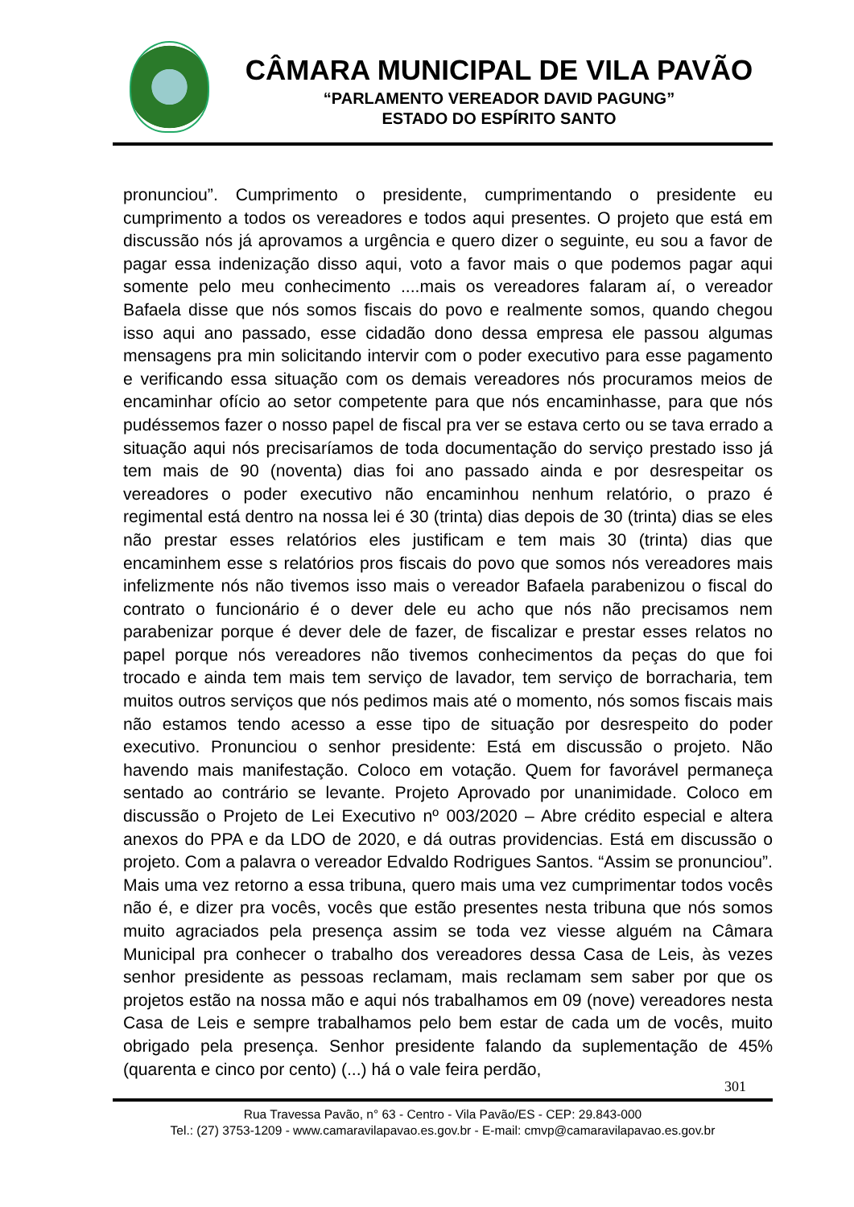CÂMARA MUNICIPAL DE VILA PAVÃO
“PARLAMENTO VEREADOR DAVID PAGUNG”
ESTADO DO ESPÍRITO SANTO
pronunciou”. Cumprimento o presidente, cumprimentando o presidente eu cumprimento a todos os vereadores e todos aqui presentes. O projeto que está em discussão nós já aprovamos a urgência e quero dizer o seguinte, eu sou a favor de pagar essa indenização disso aqui, voto a favor mais o que podemos pagar aqui somente pelo meu conhecimento ....mais os vereadores falaram aí, o vereador Bafaela disse que nós somos fiscais do povo e realmente somos, quando chegou isso aqui ano passado, esse cidadão dono dessa empresa ele passou algumas mensagens pra min solicitando intervir com o poder executivo para esse pagamento e verificando essa situação com os demais vereadores nós procuramos meios de encaminhar ofício ao setor competente para que nós encaminhasse, para que nós pudéssemos fazer o nosso papel de fiscal pra ver se estava certo ou se tava errado a situação aqui nós precisaríamos de toda documentação do serviço prestado isso já tem mais de 90 (noventa) dias foi ano passado ainda e por desrespeitar os vereadores o poder executivo não encaminhou nenhum relatório, o prazo é regimental está dentro na nossa lei é 30 (trinta) dias depois de 30 (trinta) dias se eles não prestar esses relatórios eles justificam e tem mais 30 (trinta) dias que encaminhem esse s relatórios pros fiscais do povo que somos nós vereadores mais infelizmente nós não tivemos isso mais o vereador Bafaela parabenizou o fiscal do contrato o funcionário é o dever dele eu acho que nós não precisamos nem parabenizar porque é dever dele de fazer, de fiscalizar e prestar esses relatos no papel porque nós vereadores não tivemos conhecimentos da peças do que foi trocado e ainda tem mais tem serviço de lavador, tem serviço de borracharia, tem muitos outros serviços que nós pedimos mais até o momento, nós somos fiscais mais não estamos tendo acesso a esse tipo de situação por desrespeito do poder executivo. Pronunciou o senhor presidente: Está em discussão o projeto. Não havendo mais manifestação. Coloco em votação. Quem for favorável permaneça sentado ao contrário se levante. Projeto Aprovado por unanimidade. Coloco em discussão o Projeto de Lei Executivo nº 003/2020 – Abre crédito especial e altera anexos do PPA e da LDO de 2020, e dá outras providencias. Está em discussão o projeto. Com a palavra o vereador Edvaldo Rodrigues Santos. “Assim se pronunciou”. Mais uma vez retorno a essa tribuna, quero mais uma vez cumprimentar todos vocês não é, e dizer pra vocês, vocês que estão presentes nesta tribuna que nós somos muito agraciados pela presença assim se toda vez viesse alguém na Câmara Municipal pra conhecer o trabalho dos vereadores dessa Casa de Leis, às vezes senhor presidente as pessoas reclamam, mais reclamam sem saber por que os projetos estão na nossa mão e aqui nós trabalhamos em 09 (nove) vereadores nesta Casa de Leis e sempre trabalhamos pelo bem estar de cada um de vocês, muito obrigado pela presença. Senhor presidente falando da suplementação de 45% (quarenta e cinco por cento) (...) há o vale feira perdão,
301
Rua Travessa Pavão, n° 63 - Centro - Vila Pavão/ES - CEP: 29.843-000
Tel.: (27) 3753-1209 - www.camaravilapavao.es.gov.br - E-mail: cmvp@camaravilapavao.es.gov.br